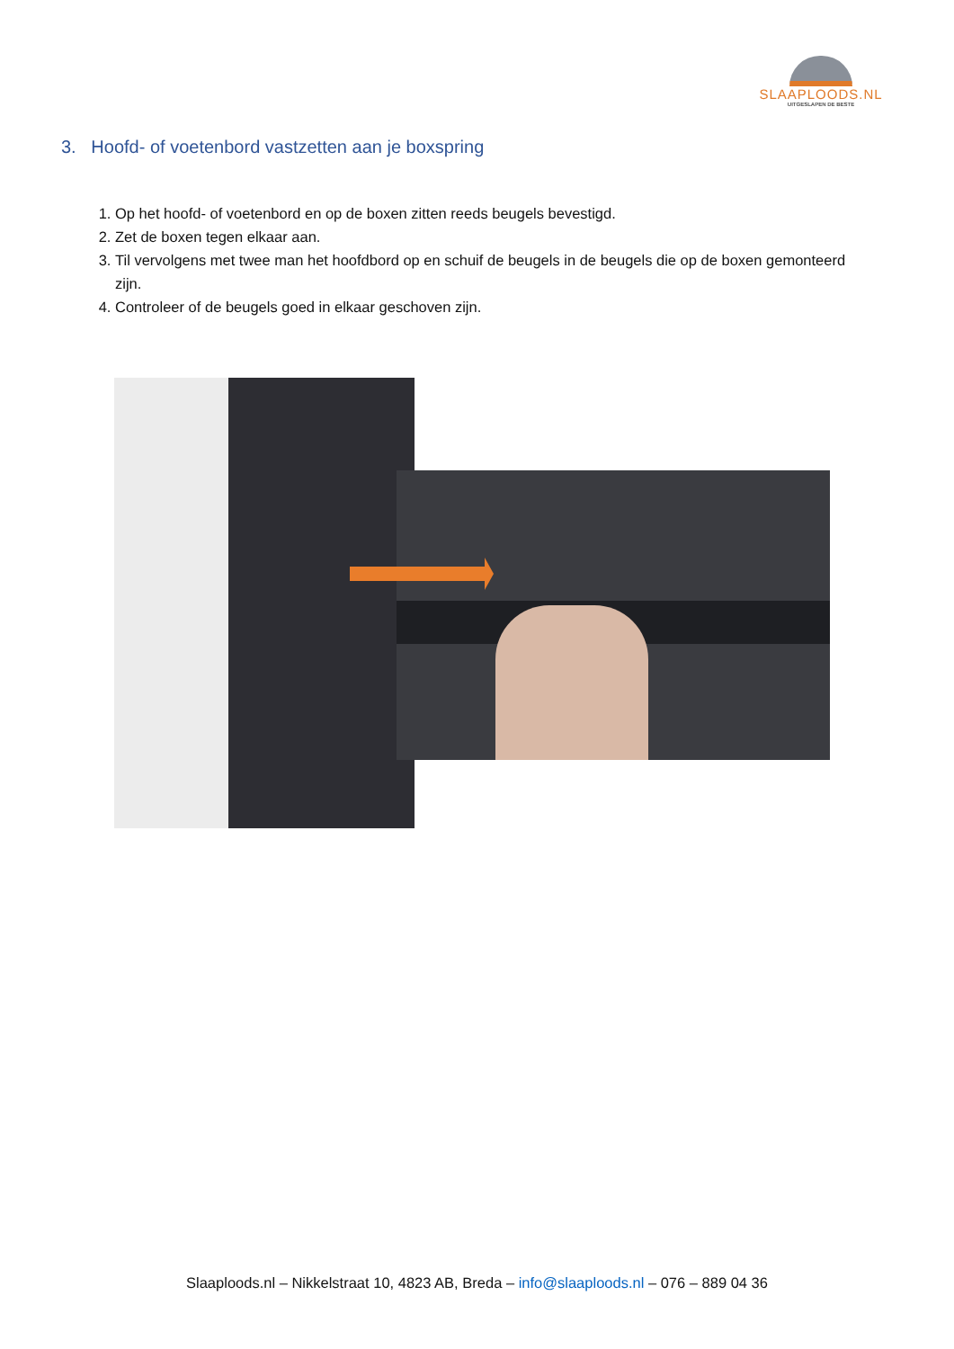SLAAPLOODS.NL
UITGESLAPEN DE BESTE
3. Hoofd- of voetenbord vastzetten aan je boxspring
1. Op het hoofd- of voetenbord en op de boxen zitten reeds beugels bevestigd.
2. Zet de boxen tegen elkaar aan.
3. Til vervolgens met twee man het hoofdbord op en schuif de beugels in de beugels die op de boxen gemonteerd zijn.
4. Controleer of de beugels goed in elkaar geschoven zijn.
Slaaploods.nl – Nikkelstraat 10, 4823 AB, Breda – info@slaaploods.nl – 076 – 889 04 36